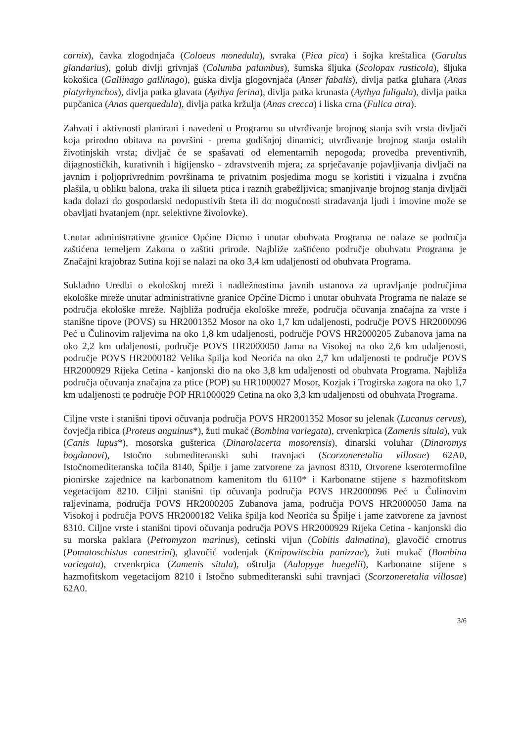cornix), čavka zlogodnjača (Coloeus monedula), svraka (Pica pica) i šojka kreštalica (Garulus glandarius), golub divlji grivnjaš (Columba palumbus), šumska šljuka (Scolopax rusticola), šljuka kokošica (Gallinago gallinago), guska divlja glogovnjača (Anser fabalis), divlja patka gluhara (Anas platyrhynchos), divlja patka glavata (Aythya ferina), divlja patka krunasta (Aythya fuligula), divlja patka pupčanica (Anas querquedula), divlja patka kržulja (Anas crecca) i liska crna (Fulica atra).
Zahvati i aktivnosti planirani i navedeni u Programu su utvrđivanje brojnog stanja svih vrsta divljači koja prirodno obitava na površini - prema godišnjoj dinamici; utvrđivanje brojnog stanja ostalih životinjskih vrsta; divljač će se spašavati od elementarnih nepogoda; provedba preventivnih, dijagnostičkih, kurativnih i higijensko - zdravstvenih mjera; za sprječavanje pojavljivanja divljači na javnim i poljoprivrednim površinama te privatnim posjedima mogu se koristiti i vizualna i zvučna plašila, u obliku balona, traka ili silueta ptica i raznih grabežljivica; smanjivanje brojnog stanja divljači kada dolazi do gospodarski nedopustivih šteta ili do mogućnosti stradavanja ljudi i imovine može se obavljati hvatanjem (npr. selektivne živolovke).
Unutar administrativne granice Općine Dicmo i unutar obuhvata Programa ne nalaze se područja zaštićena temeljem Zakona o zaštiti prirode. Najbliže zaštićeno područje obuhvatu Programa je Značajni krajobraz Sutina koji se nalazi na oko 3,4 km udaljenosti od obuhvata Programa.
Sukladno Uredbi o ekološkoj mreži i nadležnostima javnih ustanova za upravljanje područjima ekološke mreže unutar administrativne granice Općine Dicmo i unutar obuhvata Programa ne nalaze se područja ekološke mreže. Najbliža područja ekološke mreže, područja očuvanja značajna za vrste i stanišne tipove (POVS) su HR2001352 Mosor na oko 1,7 km udaljenosti, područje POVS HR2000096 Peć u Čulinovim raljevima na oko 1,8 km udaljenosti, područje POVS HR2000205 Zubanova jama na oko 2,2 km udaljenosti, područje POVS HR2000050 Jama na Visokoj na oko 2,6 km udaljenosti, područje POVS HR2000182 Velika špilja kod Neorića na oko 2,7 km udaljenosti te područje POVS HR2000929 Rijeka Cetina - kanjonski dio na oko 3,8 km udaljenosti od obuhvata Programa. Najbliža područja očuvanja značajna za ptice (POP) su HR1000027 Mosor, Kozjak i Trogirska zagora na oko 1,7 km udaljenosti te područje POP HR1000029 Cetina na oko 3,3 km udaljenosti od obuhvata Programa.
Ciljne vrste i stanišni tipovi očuvanja područja POVS HR2001352 Mosor su jelenak (Lucanus cervus), čovječja ribica (Proteus anguinus*), žuti mukač (Bombina variegata), crvenkrpica (Zamenis situla), vuk (Canis lupus*), mosorska gušterica (Dinarolacerta mosorensis), dinarski voluhar (Dinaromys bogdanovi), Istočno submediteranski suhi travnjaci (Scorzoneretalia villosae) 62A0, Istočnomediteranska točila 8140, Špilje i jame zatvorene za javnost 8310, Otvorene kserotermofilne pionirske zajednice na karbonatnom kamenitom tlu 6110* i Karbonatne stijene s hazmofitskom vegetacijom 8210. Ciljni stanišni tip očuvanja područja POVS HR2000096 Peć u Čulinovim raljevinama, područja POVS HR2000205 Zubanova jama, područja POVS HR2000050 Jama na Visokoj i područja POVS HR2000182 Velika špilja kod Neorića su Špilje i jame zatvorene za javnost 8310. Ciljne vrste i stanišni tipovi očuvanja područja POVS HR2000929 Rijeka Cetina - kanjonski dio su morska paklara (Petromyzon marinus), cetinski vijun (Cobitis dalmatina), glavočić crnotrus (Pomatoschistus canestrini), glavočić vodenjak (Knipowitschia panizzae), žuti mukač (Bombina variegata), crvenkrpica (Zamenis situla), oštrulja (Aulopyge huegelii), Karbonatne stijene s hazmofitskom vegetacijom 8210 i Istočno submediteranski suhi travnjaci (Scorzoneretalia villosae) 62A0.
3/6